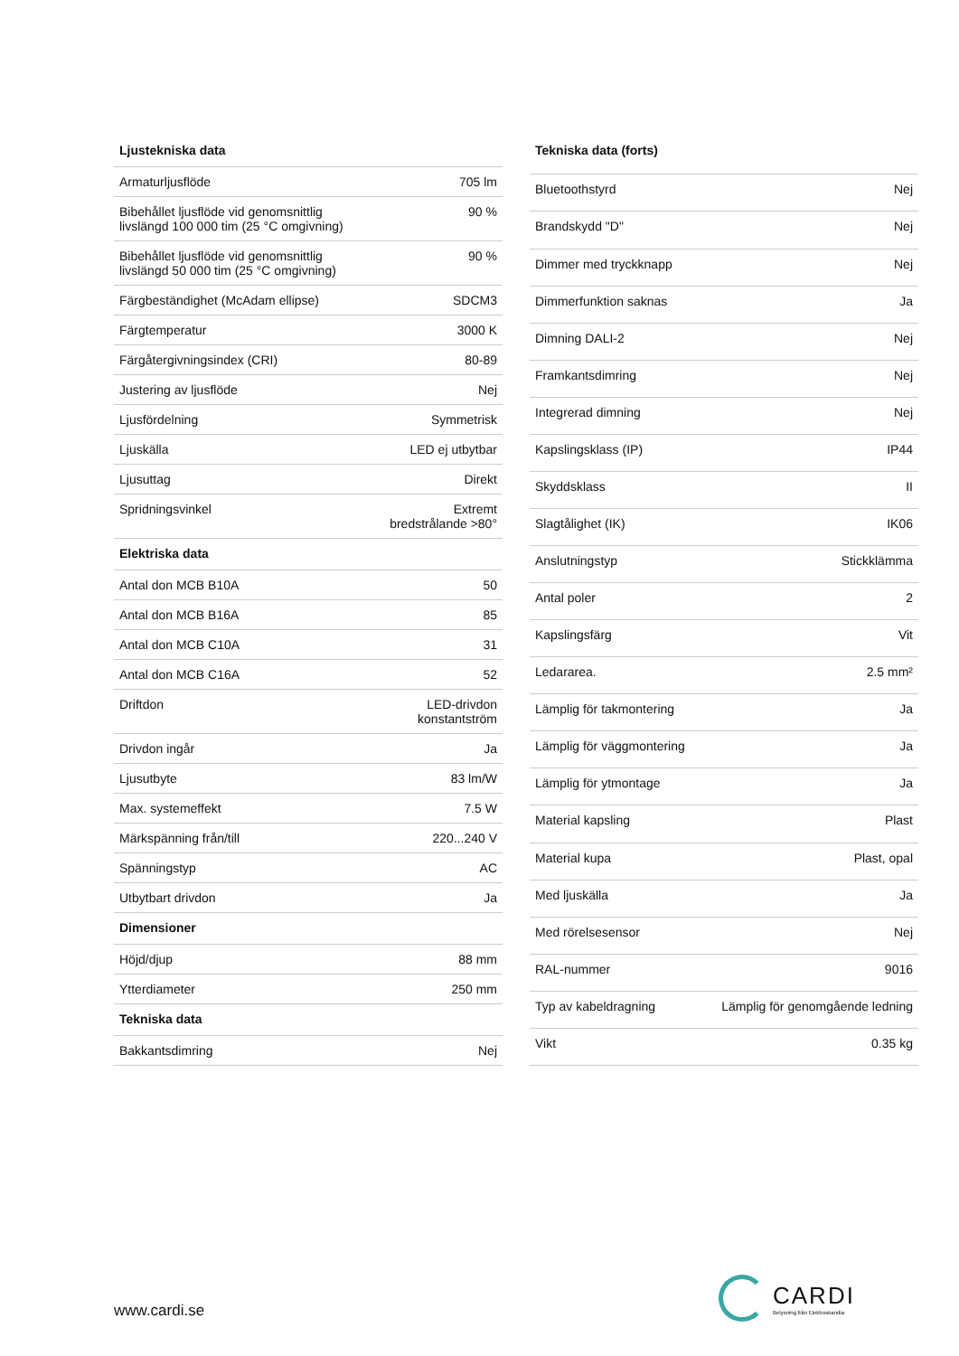| Ljustekniska data | |
| --- | --- |
| Armaturljusflöde | 705 lm |
| Bibehållet ljusflöde vid genomsnittlig livslängd 100 000 tim (25 °C omgivning) | 90 % |
| Bibehållet ljusflöde vid genomsnittlig livslängd 50 000 tim (25 °C omgivning) | 90 % |
| Färgbeständighet (McAdam ellipse) | SDCM3 |
| Färgtemperatur | 3000 K |
| Färgåtergivningsindex (CRI) | 80-89 |
| Justering av ljusflöde | Nej |
| Ljusfördelning | Symmetrisk |
| Ljuskälla | LED ej utbytbar |
| Ljusuttag | Direkt |
| Spridningsvinkel | Extremt bredstrålande >80° |
| Elektriska data | |
| Antal don MCB B10A | 50 |
| Antal don MCB B16A | 85 |
| Antal don MCB C10A | 31 |
| Antal don MCB C16A | 52 |
| Driftdon | LED-drivdon konstantström |
| Drivdon ingår | Ja |
| Ljusutbyte | 83 lm/W |
| Max. systemeffekt | 7.5 W |
| Märkspänning från/till | 220...240 V |
| Spänningstyp | AC |
| Utbytbart drivdon | Ja |
| Dimensioner | |
| Höjd/djup | 88 mm |
| Ytterdiameter | 250 mm |
| Tekniska data | |
| Bakkantsdimring | Nej |
| Tekniska data (forts) | |
| --- | --- |
| Bluetoothstyrd | Nej |
| Brandskydd "D" | Nej |
| Dimmer med tryckknapp | Nej |
| Dimmerfunktion saknas | Ja |
| Dimning DALI-2 | Nej |
| Framkantsdimring | Nej |
| Integrerad dimning | Nej |
| Kapslingsklass (IP) | IP44 |
| Skyddsklass | II |
| Slagtålighet (IK) | IK06 |
| Anslutningstyp | Stickklämma |
| Antal poler | 2 |
| Kapslingsfärg | Vit |
| Ledararea. | 2.5 mm² |
| Lämplig för takmontering | Ja |
| Lämplig för väggmontering | Ja |
| Lämplig för ytmontage | Ja |
| Material kapsling | Plast |
| Material kupa | Plast, opal |
| Med ljuskälla | Ja |
| Med rörelsesensor | Nej |
| RAL-nummer | 9016 |
| Typ av kabeldragning | Lämplig för genomgående ledning |
| Vikt | 0.35 kg |
www.cardi.se
CARDI
Belysning från Elektroskandia